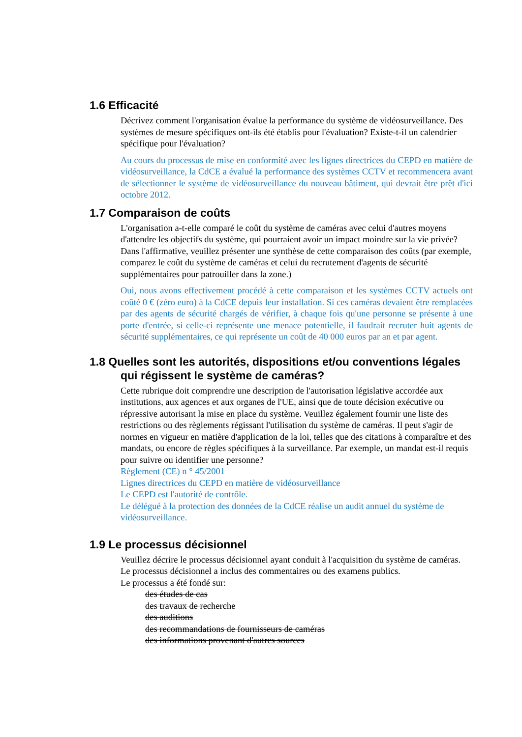1.6 Efficacité
Décrivez comment l'organisation évalue la performance du système de vidéosurveillance. Des systèmes de mesure spécifiques ont-ils été établis pour l'évaluation? Existe-t-il un calendrier spécifique pour l'évaluation?
Au cours du processus de mise en conformité avec les lignes directrices du CEPD en matière de vidéosurveillance, la CdCE a évalué la performance des systèmes CCTV et recommencera avant de sélectionner le système de vidéosurveillance du nouveau bâtiment, qui devrait être prêt d'ici octobre 2012.
1.7 Comparaison de coûts
L'organisation a-t-elle comparé le coût du système de caméras avec celui d'autres moyens d'attendre les objectifs du système, qui pourraient avoir un impact moindre sur la vie privée? Dans l'affirmative, veuillez présenter une synthèse de cette comparaison des coûts (par exemple, comparez le coût du système de caméras et celui du recrutement d'agents de sécurité supplémentaires pour patrouiller dans la zone.)
Oui, nous avons effectivement procédé à cette comparaison et les systèmes CCTV actuels ont coûté 0 € (zéro euro) à la CdCE depuis leur installation. Si ces caméras devaient être remplacées par des agents de sécurité chargés de vérifier, à chaque fois qu'une personne se présente à une porte d'entrée, si celle-ci représente une menace potentielle, il faudrait recruter huit agents de sécurité supplémentaires, ce qui représente un coût de 40 000 euros par an et par agent.
1.8 Quelles sont les autorités, dispositions et/ou conventions légales qui régissent le système de caméras?
Cette rubrique doit comprendre une description de l'autorisation législative accordée aux institutions, aux agences et aux organes de l'UE, ainsi que de toute décision exécutive ou répressive autorisant la mise en place du système. Veuillez également fournir une liste des restrictions ou des règlements régissant l'utilisation du système de caméras. Il peut s'agir de normes en vigueur en matière d'application de la loi, telles que des citations à comparaître et des mandats, ou encore de règles spécifiques à la surveillance. Par exemple, un mandat est-il requis pour suivre ou identifier une personne?
Règlement (CE) n ° 45/2001
Lignes directrices du CEPD en matière de vidéosurveillance
Le CEPD est l'autorité de contrôle.
Le délégué à la protection des données de la CdCE réalise un audit annuel du système de vidéosurveillance.
1.9 Le processus décisionnel
Veuillez décrire le processus décisionnel ayant conduit à l'acquisition du système de caméras.
Le processus décisionnel a inclus des commentaires ou des examens publics.
Le processus a été fondé sur:
des études de cas
des travaux de recherche
des auditions
des recommandations de fournisseurs de caméras
des informations provenant d'autres sources